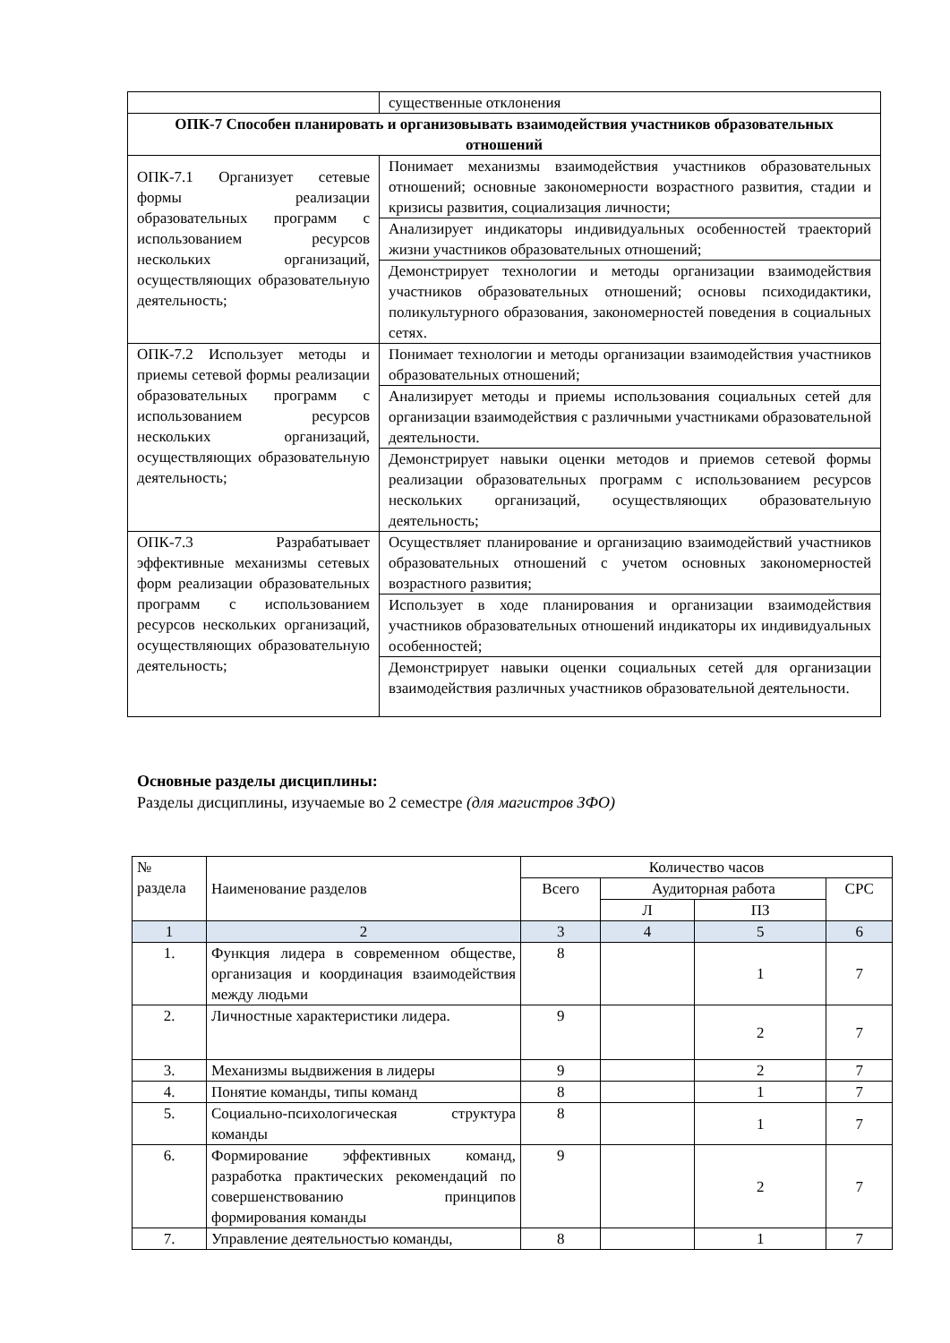| | существенные отклонения |
| ОПК-7 Способен планировать и организовывать взаимодействия участников образовательных отношений | |
| ОПК-7.1 Организует сетевые формы реализации образовательных программ с использованием ресурсов нескольких организаций, осуществляющих образовательную деятельность; | Понимает механизмы взаимодействия участников образовательных отношений; основные закономерности возрастного развития, стадии и кризисы развития, социализация личности; |
| | Анализирует индикаторы индивидуальных особенностей траекторий жизни участников образовательных отношений; |
| | Демонстрирует технологии и методы организации взаимодействия участников образовательных отношений; основы психодидактики, поликультурного образования, закономерностей поведения в социальных сетях. |
| ОПК-7.2 Использует методы и приемы сетевой формы реализации образовательных программ с использованием ресурсов нескольких организаций, осуществляющих образовательную деятельность; | Понимает технологии и методы организации взаимодействия участников образовательных отношений; |
| | Анализирует методы и приемы использования социальных сетей для организации взаимодействия с различными участниками образовательной деятельности. |
| | Демонстрирует навыки оценки методов и приемов сетевой формы реализации образовательных программ с использованием ресурсов нескольких организаций, осуществляющих образовательную деятельность; |
| ОПК-7.3 Разрабатывает эффективные механизмы сетевых форм реализации образовательных программ с использованием ресурсов нескольких организаций, осуществляющих образовательную деятельность; | Осуществляет планирование и организацию взаимодействий участников образовательных отношений с учетом основных закономерностей возрастного развития; |
| | Использует в ходе планирования и организации взаимодействия участников образовательных отношений индикаторы их индивидуальных особенностей; |
| | Демонстрирует навыки оценки социальных сетей для организации взаимодействия различных участников образовательной деятельности. |
Основные разделы дисциплины:
Разделы дисциплины, изучаемые во 2 семестре (для магистров ЗФО)
| № раздела | Наименование разделов | Количество часов | | | |
| | | Всего | Аудиторная работа | | СРС |
| | | | Л | ПЗ | |
| 1 | 2 | 3 | 4 | 5 | 6 |
| 1. | Функция лидера в современном обществе, организация и координация взаимодействия между людьми | 8 | | 1 | 7 |
| 2. | Личностные характеристики лидера. | 9 | | 2 | 7 |
| 3. | Механизмы выдвижения в лидеры | 9 | | 2 | 7 |
| 4. | Понятие команды, типы команд | 8 | | 1 | 7 |
| 5. | Социально-психологическая структура команды | 8 | | 1 | 7 |
| 6. | Формирование эффективных команд, разработка практических рекомендаций по совершенствованию принципов формирования команды | 9 | | 2 | 7 |
| 7. | Управление деятельностью команды, | 8 | | 1 | 7 |